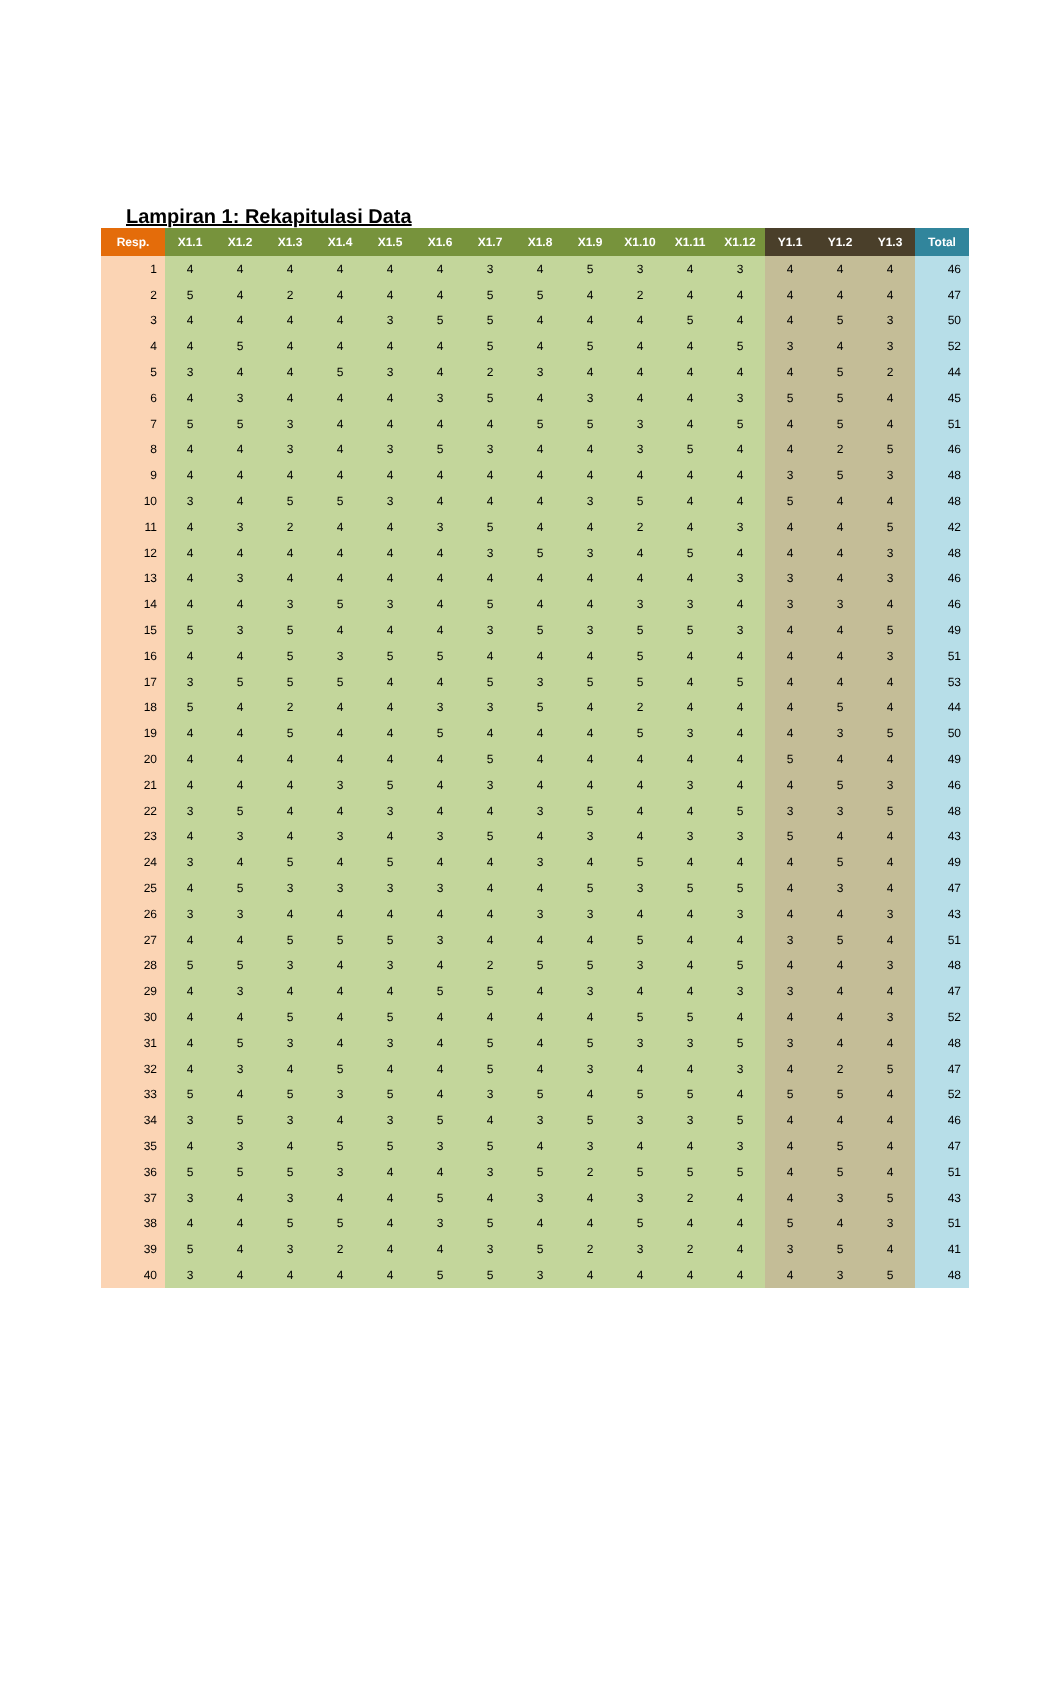Lampiran 1: Rekapitulasi Data
| Resp. | X1.1 | X1.2 | X1.3 | X1.4 | X1.5 | X1.6 | X1.7 | X1.8 | X1.9 | X1.10 | X1.11 | X1.12 | Y1.1 | Y1.2 | Y1.3 | Total |
| --- | --- | --- | --- | --- | --- | --- | --- | --- | --- | --- | --- | --- | --- | --- | --- | --- |
| 1 | 4 | 4 | 4 | 4 | 4 | 4 | 3 | 4 | 5 | 3 | 4 | 3 | 4 | 4 | 4 | 46 |
| 2 | 5 | 4 | 2 | 4 | 4 | 4 | 5 | 5 | 4 | 2 | 4 | 4 | 4 | 4 | 4 | 47 |
| 3 | 4 | 4 | 4 | 4 | 3 | 5 | 5 | 4 | 4 | 4 | 5 | 4 | 4 | 5 | 3 | 50 |
| 4 | 4 | 5 | 4 | 4 | 4 | 4 | 5 | 4 | 5 | 4 | 4 | 5 | 3 | 4 | 3 | 52 |
| 5 | 3 | 4 | 4 | 5 | 3 | 4 | 2 | 3 | 4 | 4 | 4 | 4 | 4 | 5 | 2 | 44 |
| 6 | 4 | 3 | 4 | 4 | 4 | 3 | 5 | 4 | 3 | 4 | 4 | 3 | 5 | 5 | 4 | 45 |
| 7 | 5 | 5 | 3 | 4 | 4 | 4 | 4 | 5 | 5 | 3 | 4 | 5 | 4 | 5 | 4 | 51 |
| 8 | 4 | 4 | 3 | 4 | 3 | 5 | 3 | 4 | 4 | 3 | 5 | 4 | 4 | 2 | 5 | 46 |
| 9 | 4 | 4 | 4 | 4 | 4 | 4 | 4 | 4 | 4 | 4 | 4 | 4 | 3 | 5 | 3 | 48 |
| 10 | 3 | 4 | 5 | 5 | 3 | 4 | 4 | 4 | 3 | 5 | 4 | 4 | 5 | 4 | 4 | 48 |
| 11 | 4 | 3 | 2 | 4 | 4 | 3 | 5 | 4 | 4 | 2 | 4 | 3 | 4 | 4 | 5 | 42 |
| 12 | 4 | 4 | 4 | 4 | 4 | 4 | 3 | 5 | 3 | 4 | 5 | 4 | 4 | 4 | 3 | 48 |
| 13 | 4 | 3 | 4 | 4 | 4 | 4 | 4 | 4 | 4 | 4 | 4 | 3 | 3 | 4 | 3 | 46 |
| 14 | 4 | 4 | 3 | 5 | 3 | 4 | 5 | 4 | 4 | 3 | 3 | 4 | 3 | 3 | 4 | 46 |
| 15 | 5 | 3 | 5 | 4 | 4 | 4 | 3 | 5 | 3 | 5 | 5 | 3 | 4 | 4 | 5 | 49 |
| 16 | 4 | 4 | 5 | 3 | 5 | 5 | 4 | 4 | 4 | 5 | 4 | 4 | 4 | 4 | 3 | 51 |
| 17 | 3 | 5 | 5 | 5 | 4 | 4 | 5 | 3 | 5 | 5 | 4 | 5 | 4 | 4 | 4 | 53 |
| 18 | 5 | 4 | 2 | 4 | 4 | 3 | 3 | 5 | 4 | 2 | 4 | 4 | 4 | 5 | 4 | 44 |
| 19 | 4 | 4 | 5 | 4 | 4 | 5 | 4 | 4 | 4 | 5 | 3 | 4 | 4 | 3 | 5 | 50 |
| 20 | 4 | 4 | 4 | 4 | 4 | 4 | 5 | 4 | 4 | 4 | 4 | 4 | 5 | 4 | 4 | 49 |
| 21 | 4 | 4 | 4 | 3 | 5 | 4 | 3 | 4 | 4 | 4 | 3 | 4 | 4 | 5 | 3 | 46 |
| 22 | 3 | 5 | 4 | 4 | 3 | 4 | 4 | 3 | 5 | 4 | 4 | 5 | 3 | 3 | 5 | 48 |
| 23 | 4 | 3 | 4 | 3 | 4 | 3 | 5 | 4 | 3 | 4 | 3 | 3 | 5 | 4 | 4 | 43 |
| 24 | 3 | 4 | 5 | 4 | 5 | 4 | 4 | 3 | 4 | 5 | 4 | 4 | 4 | 5 | 4 | 49 |
| 25 | 4 | 5 | 3 | 3 | 3 | 3 | 4 | 4 | 5 | 3 | 5 | 5 | 4 | 3 | 4 | 47 |
| 26 | 3 | 3 | 4 | 4 | 4 | 4 | 4 | 3 | 3 | 4 | 4 | 3 | 4 | 4 | 3 | 43 |
| 27 | 4 | 4 | 5 | 5 | 5 | 3 | 4 | 4 | 4 | 5 | 4 | 4 | 3 | 5 | 4 | 51 |
| 28 | 5 | 5 | 3 | 4 | 3 | 4 | 2 | 5 | 5 | 3 | 4 | 5 | 4 | 4 | 3 | 48 |
| 29 | 4 | 3 | 4 | 4 | 4 | 5 | 5 | 4 | 3 | 4 | 4 | 3 | 3 | 4 | 4 | 47 |
| 30 | 4 | 4 | 5 | 4 | 5 | 4 | 4 | 4 | 4 | 5 | 5 | 4 | 4 | 4 | 3 | 52 |
| 31 | 4 | 5 | 3 | 4 | 3 | 4 | 5 | 4 | 5 | 3 | 3 | 5 | 3 | 4 | 4 | 48 |
| 32 | 4 | 3 | 4 | 5 | 4 | 4 | 5 | 4 | 3 | 4 | 4 | 3 | 4 | 2 | 5 | 47 |
| 33 | 5 | 4 | 5 | 3 | 5 | 4 | 3 | 5 | 4 | 5 | 5 | 4 | 5 | 5 | 4 | 52 |
| 34 | 3 | 5 | 3 | 4 | 3 | 5 | 4 | 3 | 5 | 3 | 3 | 5 | 4 | 4 | 4 | 46 |
| 35 | 4 | 3 | 4 | 5 | 5 | 3 | 5 | 4 | 3 | 4 | 4 | 3 | 4 | 5 | 4 | 47 |
| 36 | 5 | 5 | 5 | 3 | 4 | 4 | 3 | 5 | 2 | 5 | 5 | 5 | 4 | 5 | 4 | 51 |
| 37 | 3 | 4 | 3 | 4 | 4 | 5 | 4 | 3 | 4 | 3 | 2 | 4 | 4 | 3 | 5 | 43 |
| 38 | 4 | 4 | 5 | 5 | 4 | 3 | 5 | 4 | 4 | 5 | 4 | 4 | 5 | 4 | 3 | 51 |
| 39 | 5 | 4 | 3 | 2 | 4 | 4 | 3 | 5 | 2 | 3 | 2 | 4 | 3 | 5 | 4 | 41 |
| 40 | 3 | 4 | 4 | 4 | 4 | 5 | 5 | 3 | 4 | 4 | 4 | 4 | 4 | 3 | 5 | 48 |